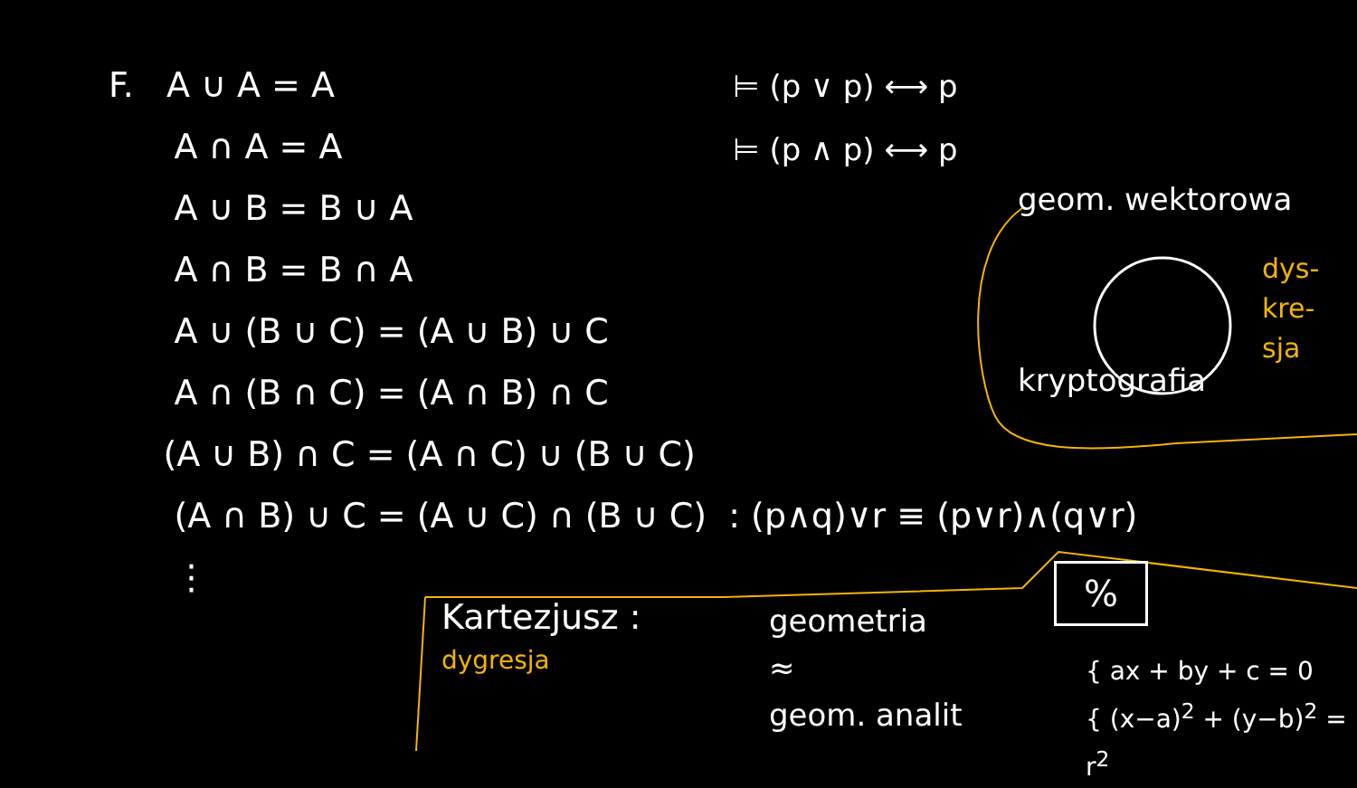F. A ∪ A = A
A ∩ A = A
A ∪ B = B ∪ A
A ∩ B = B ∩ A
A ∪ (B ∪ C) = (A ∪ B) ∪ C
A ∩ (B ∩ C) = (A ∩ B) ∩ C
(A ∪ B) ∩ C = (A ∩ C) ∪ (B ∪ C)
(A ∩ B) ∪ C = (A ∪ C) ∩ (B ∪ C) : (p∧q)∨r ≡ (p∨r)∧(q∨r)
⋮
⊨ (p ∨ p) ⟷ p
⊨ (p ∧ p) ⟷ p
geom. wektorowa
kryptografia
dys-
kre-
sja
%
Kartezjusz :
dygresja
geometria
≈
geom. analit
{ ax + by + c = 0
{ (x−a)<sup>2</sup> + (y−b)<sup>2</sup> = r<sup>2</sup>